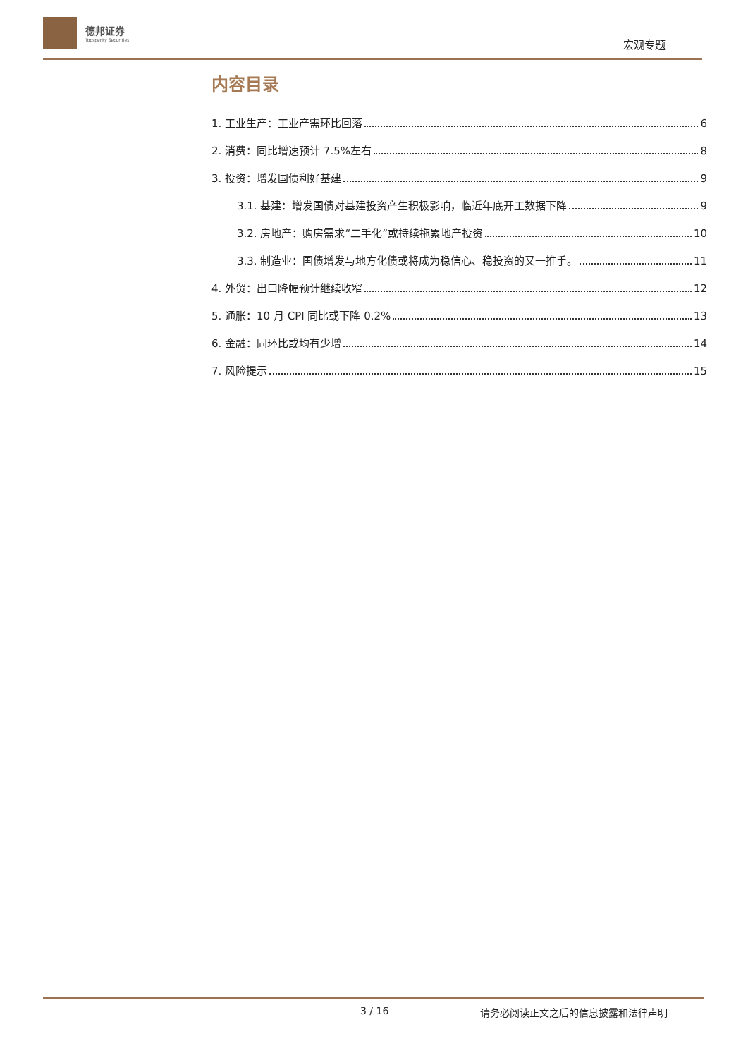德邦证券
Topsperity Securities
宏观专题
内容目录
1. 工业生产：工业产需环比回落 6
2. 消费：同比增速预计 7.5%左右 8
3. 投资：增发国债利好基建 9
3.1. 基建：增发国债对基建投资产生积极影响，临近年底开工数据下降 9
3.2. 房地产：购房需求“二手化”或持续拖累地产投资 10
3.3. 制造业：国债增发与地方化债或将成为稳信心、稳投资的又一推手。 11
4. 外贸：出口降幅预计继续收窄 12
5. 通胀：10 月 CPI 同比或下降 0.2% 13
6. 金融：同环比或均有少增 14
7. 风险提示 15
3 / 16 请务必阅读正文之后的信息披露和法律声明